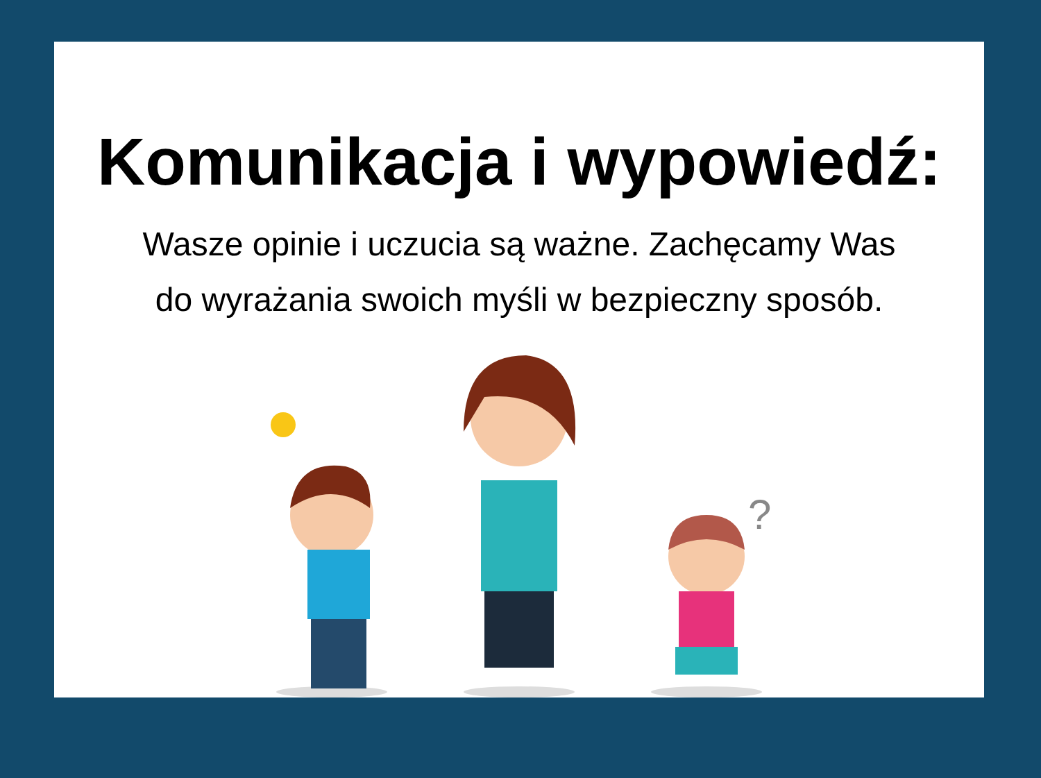Komunikacja i wypowiedź:
Wasze opinie i uczucia są ważne. Zachęcamy Was
do wyrażania swoich myśli w bezpieczny sposób.
?